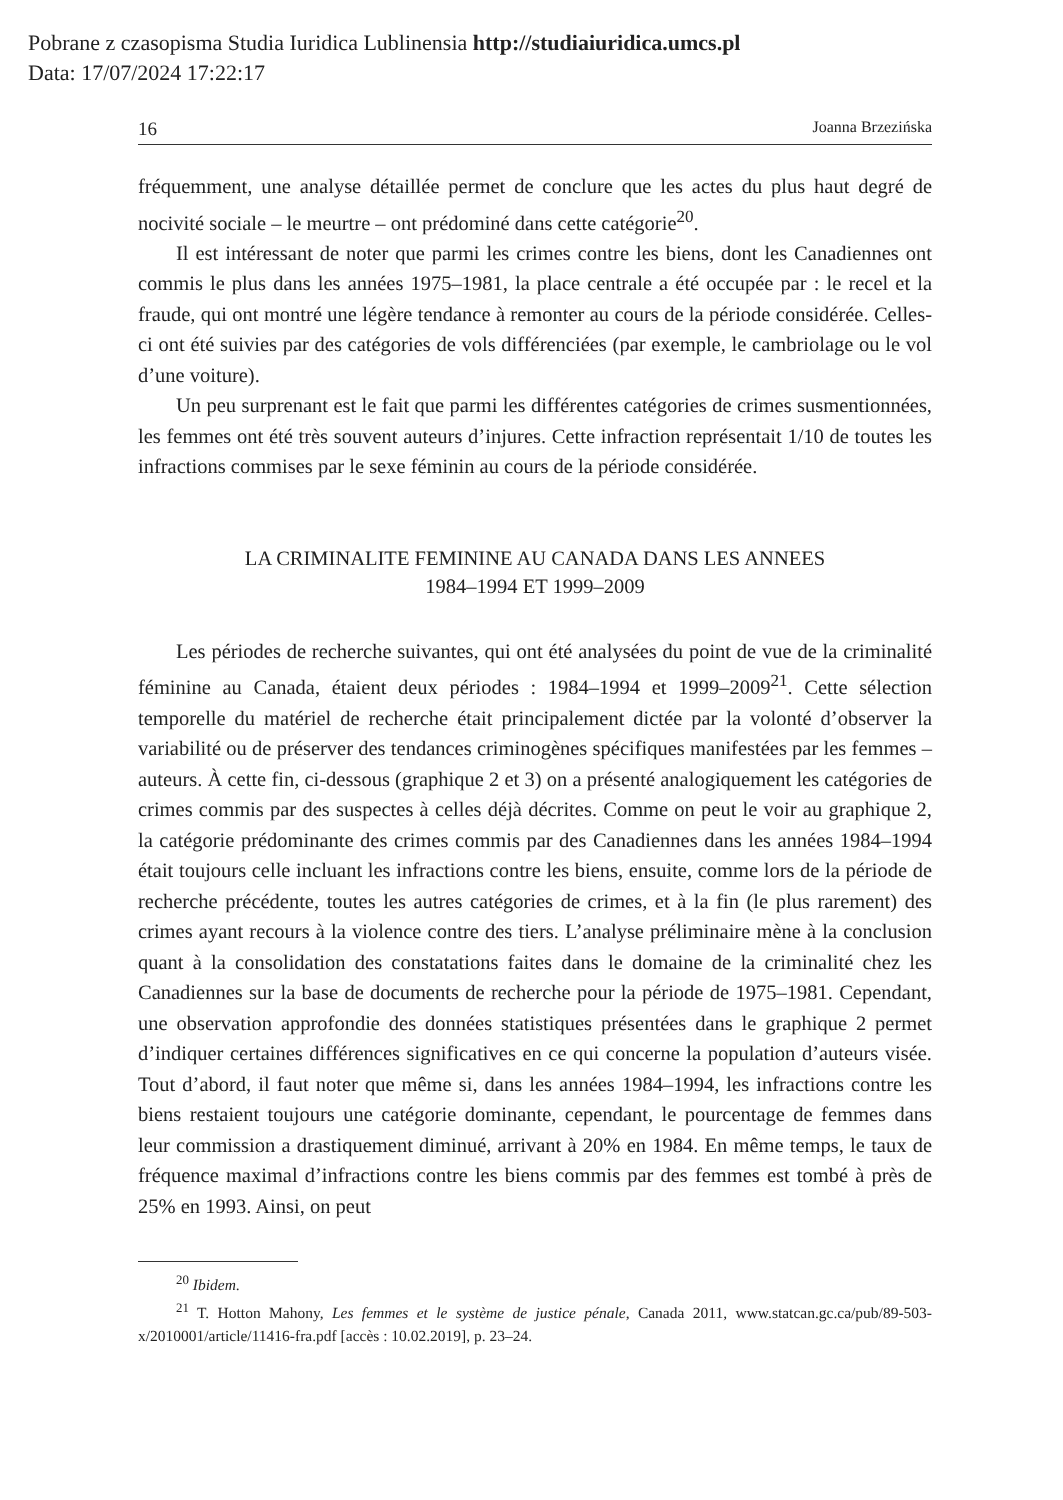Pobrane z czasopisma Studia Iuridica Lublinensia http://studiaiuridica.umcs.pl
Data: 17/07/2024 17:22:17
16 Joanna Brzezińska
fréquemment, une analyse détaillée permet de conclure que les actes du plus haut degré de nocivité sociale – le meurtre – ont prédominé dans cette catégorie<sup>20</sup>.
Il est intéressant de noter que parmi les crimes contre les biens, dont les Canadiennes ont commis le plus dans les années 1975–1981, la place centrale a été occupée par : le recel et la fraude, qui ont montré une légère tendance à remonter au cours de la période considérée. Celles-ci ont été suivies par des catégories de vols différenciées (par exemple, le cambriolage ou le vol d’une voiture).
Un peu surprenant est le fait que parmi les différentes catégories de crimes susmentionnées, les femmes ont été très souvent auteurs d’injures. Cette infraction représentait 1/10 de toutes les infractions commises par le sexe féminin au cours de la période considérée.
LA CRIMINALITE FEMININE AU CANADA DANS LES ANNEES
1984–1994 ET 1999–2009
Les périodes de recherche suivantes, qui ont été analysées du point de vue de la criminalité féminine au Canada, étaient deux périodes : 1984–1994 et 1999–2009<sup>21</sup>. Cette sélection temporelle du matériel de recherche était principalement dictée par la volonté d’observer la variabilité ou de préserver des tendances criminogènes spécifiques manifestées par les femmes – auteurs. À cette fin, ci-dessous (graphique 2 et 3) on a présenté analogiquement les catégories de crimes commis par des suspectes à celles déjà décrites. Comme on peut le voir au graphique 2, la catégorie prédominante des crimes commis par des Canadiennes dans les années 1984–1994 était toujours celle incluant les infractions contre les biens, ensuite, comme lors de la période de recherche précédente, toutes les autres catégories de crimes, et à la fin (le plus rarement) des crimes ayant recours à la violence contre des tiers. L’analyse préliminaire mène à la conclusion quant à la consolidation des constatations faites dans le domaine de la criminalité chez les Canadiennes sur la base de documents de recherche pour la période de 1975–1981. Cependant, une observation approfondie des données statistiques présentées dans le graphique 2 permet d’indiquer certaines différences significatives en ce qui concerne la population d’auteurs visée. Tout d’abord, il faut noter que même si, dans les années 1984–1994, les infractions contre les biens restaient toujours une catégorie dominante, cependant, le pourcentage de femmes dans leur commission a drastiquement diminué, arrivant à 20% en 1984. En même temps, le taux de fréquence maximal d’infractions contre les biens commis par des femmes est tombé à près de 25% en 1993. Ainsi, on peut
<sup>20</sup> Ibidem.
<sup>21</sup> T. Hotton Mahony, Les femmes et le système de justice pénale, Canada 2011, www.statcan.gc.ca/pub/89-503-x/2010001/article/11416-fra.pdf [accès : 10.02.2019], p. 23–24.